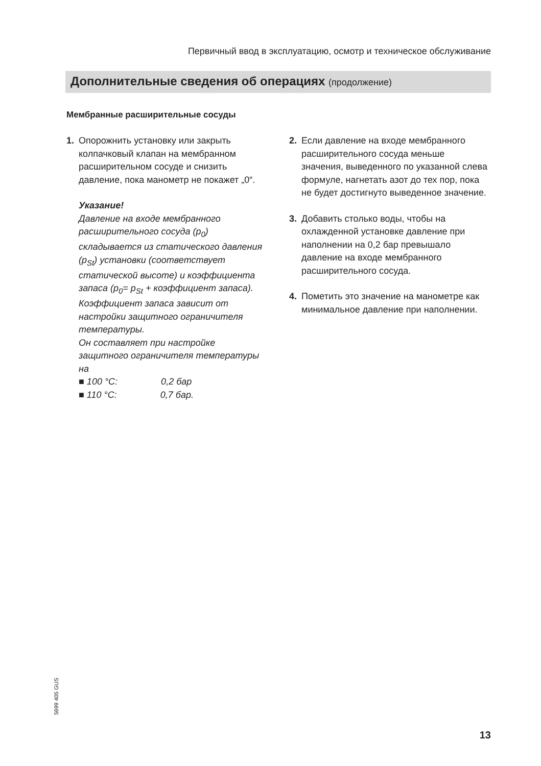Первичный ввод в эксплуатацию, осмотр и техническое обслуживание
Дополнительные сведения об операциях (продолжение)
Мембранные расширительные сосуды
1. Опорожнить установку или закрыть колпачковый клапан на мембранном расширительном сосуде и снизить давление, пока манометр не покажет „0“.
Указание!
Давление на входе мембранного расширительного сосуда (p<sub>0</sub>) складывается из статического давления (p<sub>St</sub>) установки (соответствует статической высоте) и коэффициента запаса (p<sub>0</sub>= p<sub>St</sub> + коэффициент запаса).
Коэффициент запаса зависит от настройки защитного ограничителя температуры.
Он составляет при настройке защитного ограничителя температуры на
■ 100 °C: 0,2 бар
■ 110 °C: 0,7 бар.
2. Если давление на входе мембранного расширительного сосуда меньше значения, выведенного по указанной слева формуле, нагнетать азот до тех пор, пока не будет достигнуто выведенное значение.
3. Добавить столько воды, чтобы на охлажденной установке давление при наполнении на 0,2 бар превышало давление на входе мембранного расширительного сосуда.
4. Пометить это значение на манометре как минимальное давление при наполнении.
5699 405 GUS
13